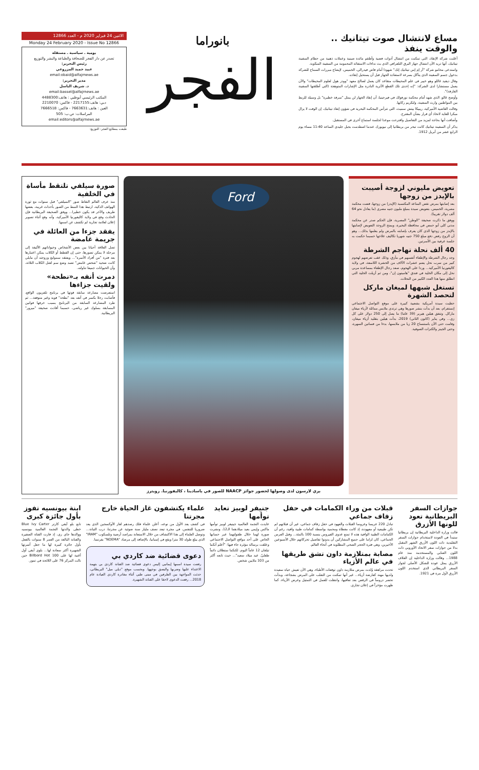مساع لانتشال صوت تيتانيك .. والوقت ينفذ
أعلنت شركة الإنقاذ، التي تمكنت من انتشال أدوات فضية وأطقم مائدة صينية وعملات ذهبية من حطام السفينة تيتانيك، أنها تريد الآن انتشال جهاز البرق التلغرافي الذي بث نداءات الاستغاثة المحمومة من السفينة المنكوبة.
واستدعى محامو شركة "آر إم إس تيتانيك إنك" شهودا أمام قاض فيدرالي، الخميس، لإيضاح مبررات السماح للشركة بدخول جسم السفينة الذي يتآكل بسرعة لاستعادة الجهاز قبل أن يستحيل إنقاذه.
وقال ديفيد غاللو وهو خبير في علم المحيطات متقاعد كان يعمل لصالح معهد "وودز هول لعلوم المحيطات" والآن يعمل مستشارا لدى الشركة: "إنه إحدى تلك القطع الأثرية النادرة مثل الإشارات المتوهجة (التي أطلقتها السفينة الغارقة)".
وأوضح غالو، الذي شهد أمام محكمة نورفولك في فيرجينيا، أن إنقاذ الجهاز لن يمثل "سرقة خطيرة" بل وسيلة للربط بين المواطنين وارث السفينة، ولتكريم ركابها.
وقالت القاضية الأميركية، ريبيكا بيتش سميث، التي تترأس المحكمة البحرية في شؤون إنقاذ تيتانيك، إن الوقت لا يزال مبكرا للغاية لاتخاذ أي قرار بشأن المقترح.
وأضافت أنها بحاجة لمزيد من التفاصيل واقترحت موعدا لجلسة استماع أخرى في المستقبل.
يذكر أن السفينة تيتانيك كانت تبحر من بريطانيا إلى نيويورك عندما اصطدمت بجبل جليدي الساعة 11:40 مساء يوم الرابع عشر من أبريل 1912.
بانوراما
الفجر
الاثنين 24 فبراير 2020 م - العدد 12866
Monday 24 February 2020 - Issue No 12866
يومية ـ سياسية ـ مستقلة
تصدر عن دار الفجر للصحافة والطباعة والنشر والتوزيع
رئيس التحرير:
عبيد حميد المزروعي
email:obaid@alfajrnews.ae
مدير التحرير:
د. شريف الباسل
email:bassel@alfajrnews.ae
المكتب الرئيسي أبوظبي : هاتف:4488300
دبي: هاتف:2217155 - فاكس: 2210070
العين : هاتف:7663631 - فاكس: 7666518
المراسلات: ص.ب: 505
email:editors@alfajrnews.ae
طبعت بمطابع الفجر- التوزيع:
تعويض مليوني لزوجة أصيبت بالإيدز من زوجها
بعد إصابتها بمرض نقص المناعة المكتسبة (الإيدز) من زوجها، قضت محكمة مصرية، الخميس، بتعويض سيدة بمبلغ مليون جنيه مصري (ما يعادل نحو 64 ألف دولار تقريبا).
ووفق ما ذكرت صحيفة "الوطن" المصرية، فإن الحكم صدر عن محكمة مدني كلي أبو حمص في محافظة البحيرة، ويمنح الزوجة التعويض لإصابتها بالإيدز من زوجها الذي كان يعرف بإصابته بالمرض ولم يعلمها بذلك... وهو أن الزوج رفض دفع مبلغ 750 جنيه شهريا تكاليف علاجها حسبما حكمت به جلسة عرفية بين الأسرتين.
40 ألف نحلة تهاجم الشرطة
وجد رجال الشرطة والإطفاء أنفسهم في مأزق، وذلك عقب تعرضهم لهجوم كبير من سرب نحل يضم عشرات الآلاف من الحشرة اللاسعة، في ولاية كاليفورنيا الأميركية... وردا على الهجوم، صعد رجال الإطفاء بمساعدة مربي نحل إلى مكان الخلية في فندق "هامبتون إن"، ومن ثم أزيلت الخلية التي انطلق منها هذا العدد الكبير من النحلات.
تستغل شبهها لميغان ماركل لتحصد الشهرة
حظيت سيدة أمريكية بشعبية كبيرة على موقع التواصل الاجتماعي إنستغرام، بعد أن بدأت بنشر صورها وهي ترتدي ملابس مماثلة لأزياء ميغان ماركل. وتنفق هيلين هيرير (39 عاما) ما يصل إلى 250 دولار على كل زي... وفي يناير (كانون الثاني) 2019، بدأت هيلين بتقليد أزياء ميغان، وقامت حتى الآن باستنساخ 20 زيا من ملابسها، بدءا من فساتين السهرة، وحتى الجينز والكنزات الصوفية.
Ford
بري لارسون لدى وصولها لحضور جوائز NAACP للصور في باسادينا ، كاليفورنيا. رويترز
صورة سيلفي تلتقط مأساة في الخلفية
منذ عرف العالم التقاط صور "السيلفي" قبل سنوات مع ثورة الهواتف الذكية، ارتبط هذا النمط من الصور بأحداث غريبة، بعضها طريف والآخر قد يكون خطيرا... ووفق الصحيفة البريطانية فإن الحادث وقع في ولاية كاليفورنيا الأميركية، وأنه وقع أثناء تصوير إعلان لعلامة تجارية لم تكشف عن اسمها.
يفقد جزءا من العائلة في جريمة غامضة
تصل العلاقة أحيانا بين بعض الأشخاص وحيواناتهم الأليفة إلى مرحلة لا يمكن تصورها، حتى إن القطط أو الكلاب يمكن اعتبارها بعد فترة "من أفراد الأسرة"... ويعتقد سمولنغ وزوجته أن مايلي كانت ضحية "شخص غامض" تعمد وضع سم لقتل الكلاب الثلاثة، وأن الحيوانات جميعا تناولته.
دمرت أنفه بـ«نطحة» ولقيت جزاءها
استعرضت مصارعة سابقة قوتها في برنامج تلفزيون الواقع، فأصابت رجلا بكسر في أنفه بعد "نطحة" قوية وغير متوقعة... ثم طرد المصارعة السابقة من البرنامج بسبب خرقها قوانين المسابقة بسلوك غير رياضي، حسبما أفادت صحيفة "ميرور" البريطانية.
جوازات السفر البريطانية تعود للونها الأزرق
قالت وزارة الداخلية البريطانية إن بريطانيا ستبدأ في العودة لاستخدام جوازات السفر التقليدية ذات اللون الأزرق الشهر المقبل بدلا من جوازات سفر الاتحاد الأوروبي ذات اللون العنابي والمستخدمة منذ عام 1988... وقالت وزارة الداخلية إن الغلاف الأزرق يمثل عودة للشكل الأصلي لجواز السفر البريطاني الذي استخدم اللون الأزرق لأول مرة في 1921.
قبلات من وراء الكمامات في حفل زفاف جماعي
تبادل 220 عريسا وعروسا القبلات والعهود في حفل زفاف جماعي، غير أن قبلاتهم لم تكن طبيعية أو معهودة، إذ كانت مغطاة ومحمية بواسطة كمامات طبية واقية، رغم أن الكمامات الطبية الواقية هذه لا تمنع عدوى الفيروس بنسبة 100 بالمئة... وقبل العرس الجماعي، كان لزاما على جميع المشاركين أن يدونوا تفاصيل تحركاتهم خلال الأسبوعين الأخيرين، وهي فترة الحجر الصحي المطلوبة في أنحاء العالم.
مصابة بمتلازمة داون تشق طريقها في عالم الأزياء
تحدت مراهقة وُلدت بمرض متلازمة داون توقعات الأطباء، وهي الآن تعيش حياة سعيدة ولديها مهنة كعارضة أزياء... غير أنها تمكنت من التغلب على المرض بشجاعة، وبدأت تحضر دروساً في الرقص بعد تعافيها، وانتقلت للعمل في التمثيل وعرض الأزياء، كما ظهرت مؤخراً في إعلان تجاري.
جنيفر لوبيز تعايد توأمها
عايدت النجمة العالمية جينيفر لوبيز توأمها ماكس وإيمي بعيد ميلادهما الـ12، ونشرت صورة لهما خلال طفولتهما عبر حسابها الخاص على أحد مواقع التواصل الاجتماعي وعلقت برسالة مؤثرة جاء فيها: "أعلم أنكما تبلغان 12 عاماً اليوم، لكنكما ستظلان دائماً طفليّ. عيد ميلاد سعيد"... حيث تابعه أكثر من 103 ملايين شخص.
علماء يكتشفون غاز الحياة خارج مجرتنا
في كشف يعد الأول من نوعه، أعلن علماء فلك رصدهم لغاز الأوكسجين الذي يعد ضروريا للتنفس، في مجرة تبعد نصف مليار سنة ضوئية عن مجرتنا، درب التبانة... وتوصل العلماء إلى هذا الاكتشاف من خلال الاستعانة بمراصد أرضية وتلسكوب "IRAM" الذي يبلغ طوله 30 مترا ويقع في إسبانيا، بالإضافة إلى مرصاد "NOEMA" بفرنسا.
دعوى قضائية ضد كاردي بي
رفعت سيدة اسمها إيمانيي إليس دعوى قضائية ضد الفنانة كاردي بي بتهمة الاعتداء عليها وضربها والبصق بوجهها. وبحسب موقع "ديلي ميل" البريطاني، حدثت المواجهة بين الطرفين في مبنى طبي أثناء مغادرة كاردي العيادة عام 2018... رفعت الدعوى لاحقا على الفنانة الشهيرة.
ابنة بيونسيه تفوز بأول جائزة كبرى
تابع بلو آيفي كارتر Blue Ivy Carter خطى والدتها النجمة العالمية بيونسيه ووالدها جاي زي، إذ فازت الفتاة الصغيرة والفنانة البالغة من العمر 8 سنوات بالفعل بأول جائزة كبيرة لها ما جعل أسرتها الشهيرة أكثر سعادة لها... بلوي آيفي أول أغنية لها على Billbord Hot 100 حين نالت المركز 76 على اللائحة في تموز.